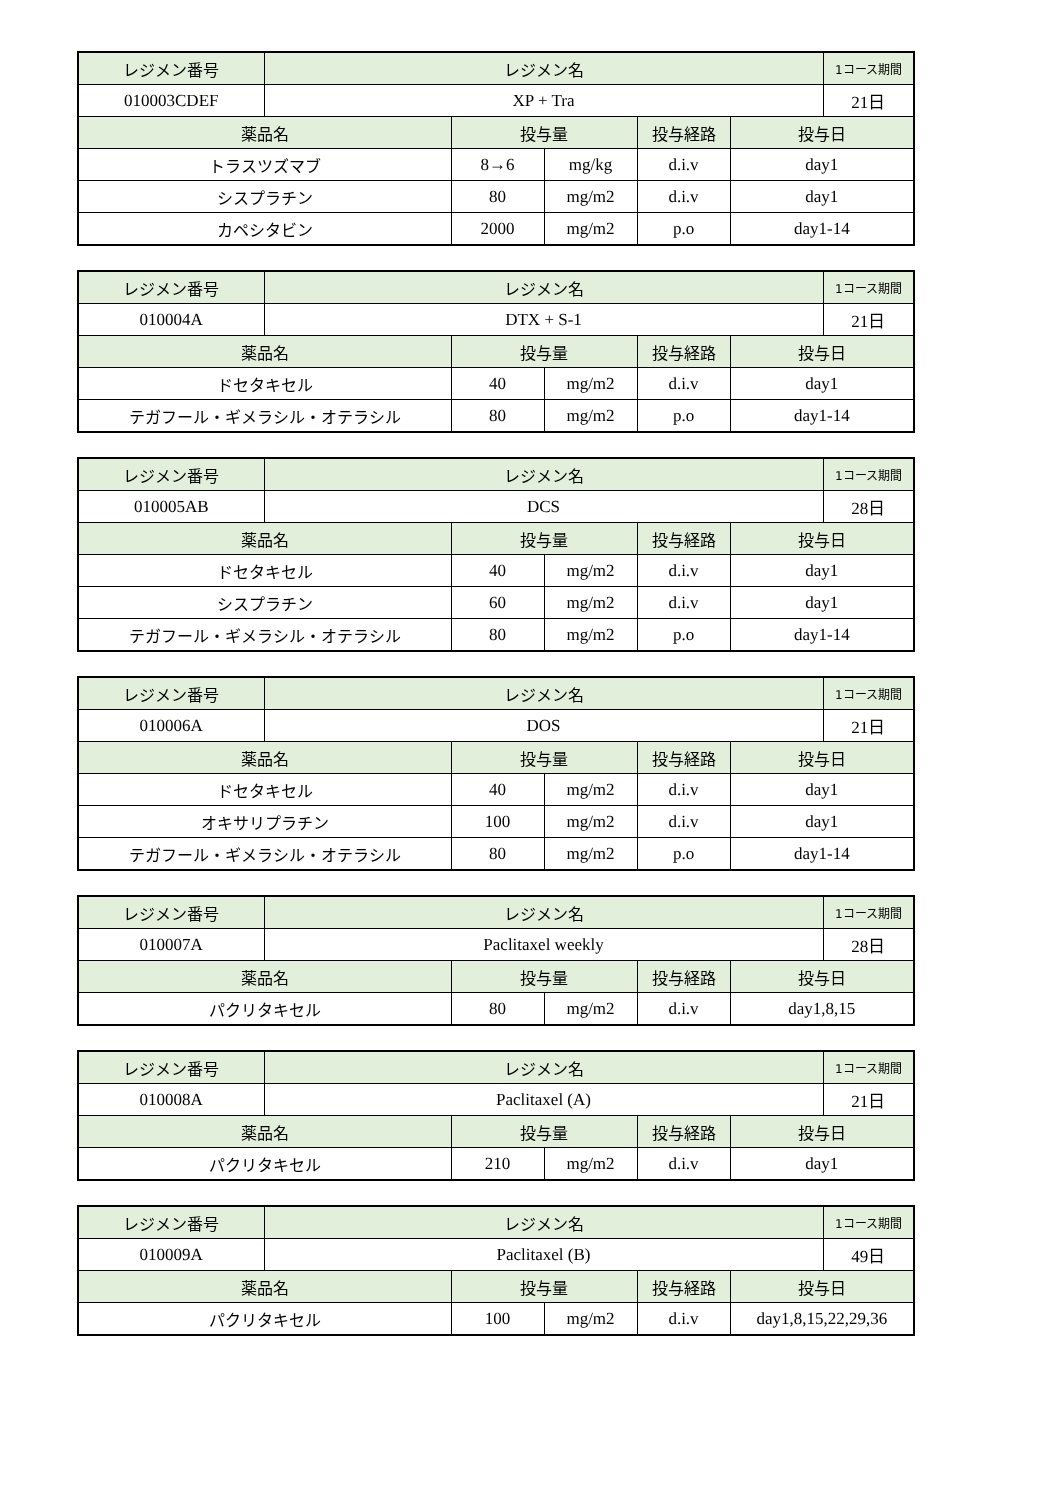| レジメン番号 | レジメン名 | | | | | 1コース期間 |
| 010003CDEF | XP + Tra | | | | | 21日 |
| 薬品名 | | 投与量 | | 投与経路 | 投与日 | |
| トラスツズマブ | | 8→6 | mg/kg | d.i.v | day1 | |
| シスプラチン | | 80 | mg/m2 | d.i.v | day1 | |
| カペシタビン | | 2000 | mg/m2 | p.o | day1-14 | |
| レジメン番号 | レジメン名 | | | | | 1コース期間 |
| 010004A | DTX + S-1 | | | | | 21日 |
| 薬品名 | | 投与量 | | 投与経路 | 投与日 | |
| ドセタキセル | | 40 | mg/m2 | d.i.v | day1 | |
| テガフール・ギメラシル・オテラシル | | 80 | mg/m2 | p.o | day1-14 | |
| レジメン番号 | レジメン名 | | | | | 1コース期間 |
| 010005AB | DCS | | | | | 28日 |
| 薬品名 | | 投与量 | | 投与経路 | 投与日 | |
| ドセタキセル | | 40 | mg/m2 | d.i.v | day1 | |
| シスプラチン | | 60 | mg/m2 | d.i.v | day1 | |
| テガフール・ギメラシル・オテラシル | | 80 | mg/m2 | p.o | day1-14 | |
| レジメン番号 | レジメン名 | | | | | 1コース期間 |
| 010006A | DOS | | | | | 21日 |
| 薬品名 | | 投与量 | | 投与経路 | 投与日 | |
| ドセタキセル | | 40 | mg/m2 | d.i.v | day1 | |
| オキサリプラチン | | 100 | mg/m2 | d.i.v | day1 | |
| テガフール・ギメラシル・オテラシル | | 80 | mg/m2 | p.o | day1-14 | |
| レジメン番号 | レジメン名 | | | | | 1コース期間 |
| 010007A | Paclitaxel weekly | | | | | 28日 |
| 薬品名 | | 投与量 | | 投与経路 | 投与日 | |
| パクリタキセル | | 80 | mg/m2 | d.i.v | day1,8,15 | |
| レジメン番号 | レジメン名 | | | | | 1コース期間 |
| 010008A | Paclitaxel (A) | | | | | 21日 |
| 薬品名 | | 投与量 | | 投与経路 | 投与日 | |
| パクリタキセル | | 210 | mg/m2 | d.i.v | day1 | |
| レジメン番号 | レジメン名 | | | | | 1コース期間 |
| 010009A | Paclitaxel (B) | | | | | 49日 |
| 薬品名 | | 投与量 | | 投与経路 | 投与日 | |
| パクリタキセル | | 100 | mg/m2 | d.i.v | day1,8,15,22,29,36 | |